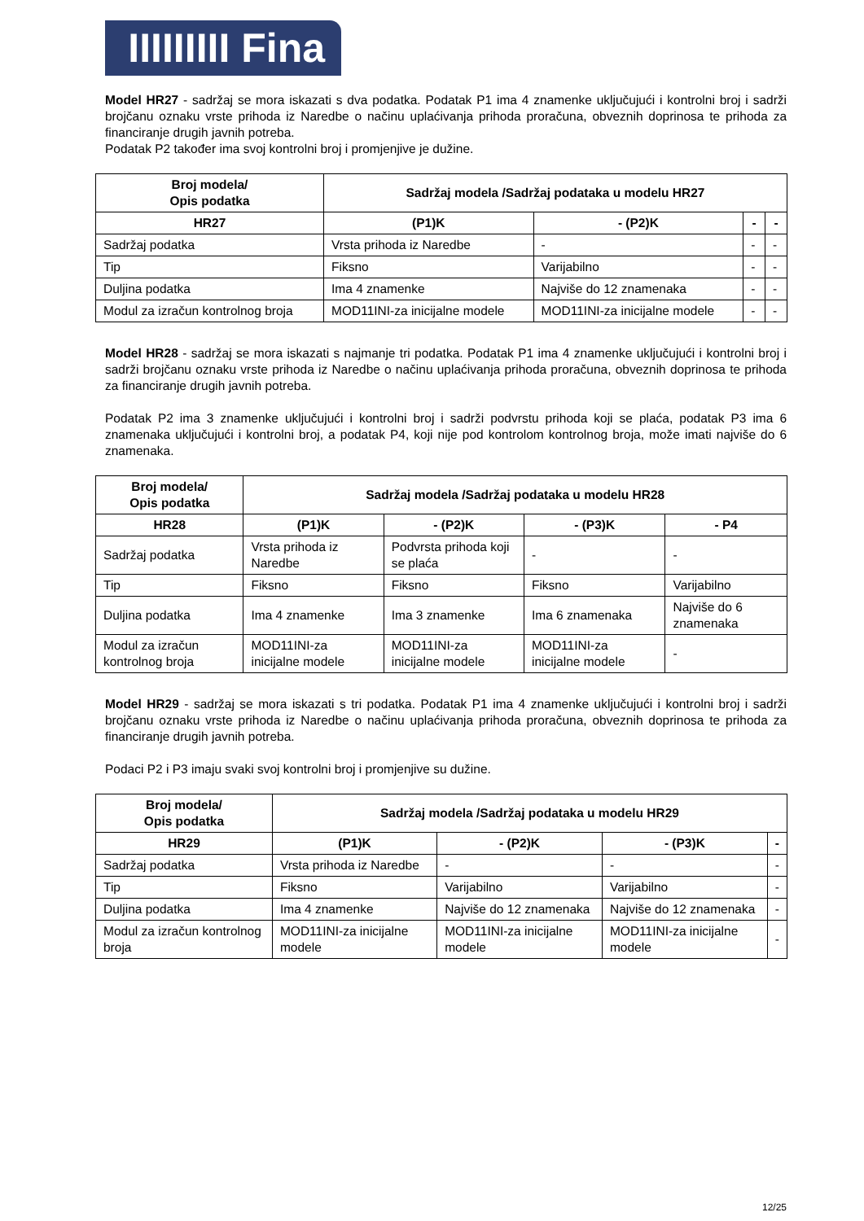IIIIIIIII Fina
Model HR27 - sadržaj se mora iskazati s dva podatka. Podatak P1 ima 4 znamenke uključujući i kontrolni broj i sadrži brojčanu oznaku vrste prihoda iz Naredbe o načinu uplaćivanja prihoda proračuna, obveznih doprinosa te prihoda za financiranje drugih javnih potreba.
Podatak P2 također ima svoj kontrolni broj i promjenjive je dužine.
| Broj modela/ Opis podatka | Sadržaj modela /Sadržaj podataka u modelu HR27 | | | |
| --- | --- | --- | --- | --- |
| HR27 | (P1)K | - (P2)K | - | - |
| Sadržaj podatka | Vrsta prihoda iz Naredbe | - | - | - |
| Tip | Fiksno | Varijabilno | - | - |
| Duljina podatka | Ima 4 znamenke | Najviše do 12 znamenaka | - | - |
| Modul za izračun kontrolnog broja | MOD11INI-za inicijalne modele | MOD11INI-za inicijalne modele | - | - |
Model HR28 - sadržaj se mora iskazati s najmanje tri podatka. Podatak P1 ima 4 znamenke uključujući i kontrolni broj i sadrži brojčanu oznaku vrste prihoda iz Naredbe o načinu uplaćivanja prihoda proračuna, obveznih doprinosa te prihoda za financiranje drugih javnih potreba.
Podatak P2 ima 3 znamenke uključujući i kontrolni broj i sadrži podvrstu prihoda koji se plaća, podatak P3 ima 6 znamenaka uključujući i kontrolni broj, a podatak P4, koji nije pod kontrolom kontrolnog broja, može imati najviše do 6 znamenaka.
| Broj modela/ Opis podatka | Sadržaj modela /Sadržaj podataka u modelu HR28 | | | |
| --- | --- | --- | --- | --- |
| HR28 | (P1)K | - (P2)K | - (P3)K | - P4 |
| Sadržaj podatka | Vrsta prihoda iz Naredbe | Podvrsta prihoda koji se plaća | - | - |
| Tip | Fiksno | Fiksno | Fiksno | Varijabilno |
| Duljina podatka | Ima 4 znamenke | Ima 3 znamenke | Ima 6 znamenaka | Najviše do 6 znamenaka |
| Modul za izračun kontrolnog broja | MOD11INI-za inicijalne modele | MOD11INI-za inicijalne modele | MOD11INI-za inicijalne modele | - |
Model HR29 - sadržaj se mora iskazati s tri podatka. Podatak P1 ima 4 znamenke uključujući i kontrolni broj i sadrži brojčanu oznaku vrste prihoda iz Naredbe o načinu uplaćivanja prihoda proračuna, obveznih doprinosa te prihoda za financiranje drugih javnih potreba.
Podaci P2 i P3 imaju svaki svoj kontrolni broj i promjenjive su dužine.
| Broj modela/ Opis podatka | Sadržaj modela /Sadržaj podataka u modelu HR29 | | | |
| --- | --- | --- | --- | --- |
| HR29 | (P1)K | - (P2)K | - (P3)K | - |
| Sadržaj podatka | Vrsta prihoda iz Naredbe | - | - | - |
| Tip | Fiksno | Varijabilno | Varijabilno | - |
| Duljina podatka | Ima 4 znamenke | Najviše do 12 znamenaka | Najviše do 12 znamenaka | - |
| Modul za izračun kontrolnog broja | MOD11INI-za inicijalne modele | MOD11INI-za inicijalne modele | MOD11INI-za inicijalne modele | - |
12/25